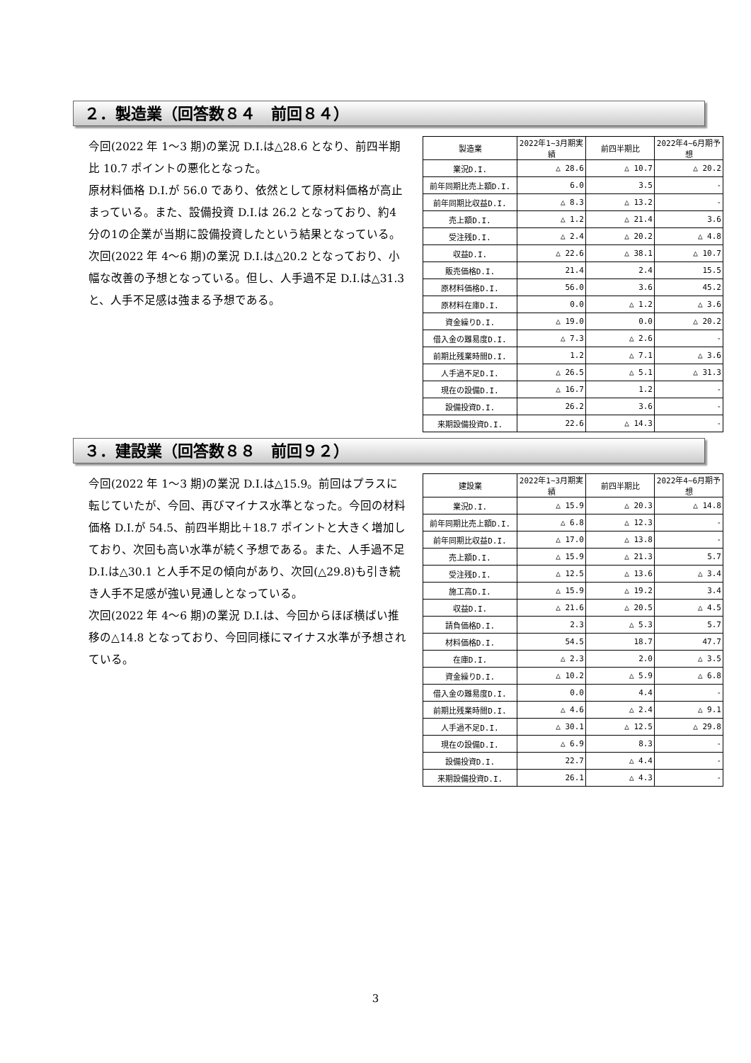２．製造業（回答数８４　前回８４）
今回(2022 年 1～3 期)の業況 D.I.は△28.6 となり、前四半期比 10.7 ポイントの悪化となった。
原材料価格 D.I.が 56.0 であり、依然として原材料価格が高止まっている。また、設備投資 D.I.は 26.2 となっており、約4分の1の企業が当期に設備投資したという結果となっている。
次回(2022 年 4～6 期)の業況 D.I.は△20.2 となっており、小幅な改善の予想となっている。但し、人手過不足 D.I.は△31.3 と、人手不足感は強まる予想である。
| 製造業 | 2022年1~3月期実績 | 前四半期比 | 2022年4~6月期予想 |
| --- | --- | --- | --- |
| 業況D.I. | △ 28.6 | △ 10.7 | △ 20.2 |
| 前年同期比売上額D.I. | 6.0 | 3.5 | - |
| 前年同期比収益D.I. | △ 8.3 | △ 13.2 | - |
| 売上額D.I. | △ 1.2 | △ 21.4 | 3.6 |
| 受注残D.I. | △ 2.4 | △ 20.2 | △ 4.8 |
| 収益D.I. | △ 22.6 | △ 38.1 | △ 10.7 |
| 販売価格D.I. | 21.4 | 2.4 | 15.5 |
| 原材料価格D.I. | 56.0 | 3.6 | 45.2 |
| 原材料在庫D.I. | 0.0 | △ 1.2 | △ 3.6 |
| 資金繰りD.I. | △ 19.0 | 0.0 | △ 20.2 |
| 借入金の難易度D.I. | △ 7.3 | △ 2.6 | - |
| 前期比残業時間D.I. | 1.2 | △ 7.1 | △ 3.6 |
| 人手過不足D.I. | △ 26.5 | △ 5.1 | △ 31.3 |
| 現在の設備D.I. | △ 16.7 | 1.2 | - |
| 設備投資D.I. | 26.2 | 3.6 | - |
| 来期設備投資D.I. | 22.6 | △ 14.3 | - |
３．建設業（回答数８８　前回９２）
今回(2022 年 1～3 期)の業況 D.I.は△15.9。前回はプラスに転じていたが、今回、再びマイナス水準となった。今回の材料価格 D.I.が 54.5、前四半期比＋18.7 ポイントと大きく増加しており、次回も高い水準が続く予想である。また、人手過不足 D.I.は△30.1 と人手不足の傾向があり、次回(△29.8)も引き続き人手不足感が強い見通しとなっている。
次回(2022 年 4～6 期)の業況 D.I.は、今回からほぼ横ばい推移の△14.8 となっており、今回同様にマイナス水準が予想されている。
| 建設業 | 2022年1~3月期実績 | 前四半期比 | 2022年4~6月期予想 |
| --- | --- | --- | --- |
| 業況D.I. | △ 15.9 | △ 20.3 | △ 14.8 |
| 前年同期比売上額D.I. | △ 6.8 | △ 12.3 | - |
| 前年同期比収益D.I. | △ 17.0 | △ 13.8 | - |
| 売上額D.I. | △ 15.9 | △ 21.3 | 5.7 |
| 受注残D.I. | △ 12.5 | △ 13.6 | △ 3.4 |
| 施工高D.I. | △ 15.9 | △ 19.2 | 3.4 |
| 収益D.I. | △ 21.6 | △ 20.5 | △ 4.5 |
| 請負価格D.I. | 2.3 | △ 5.3 | 5.7 |
| 材料価格D.I. | 54.5 | 18.7 | 47.7 |
| 在庫D.I. | △ 2.3 | 2.0 | △ 3.5 |
| 資金繰りD.I. | △ 10.2 | △ 5.9 | △ 6.8 |
| 借入金の難易度D.I. | 0.0 | 4.4 | - |
| 前期比残業時間D.I. | △ 4.6 | △ 2.4 | △ 9.1 |
| 人手過不足D.I. | △ 30.1 | △ 12.5 | △ 29.8 |
| 現在の設備D.I. | △ 6.9 | 8.3 | - |
| 設備投資D.I. | 22.7 | △ 4.4 | - |
| 来期設備投資D.I. | 26.1 | △ 4.3 | - |
3